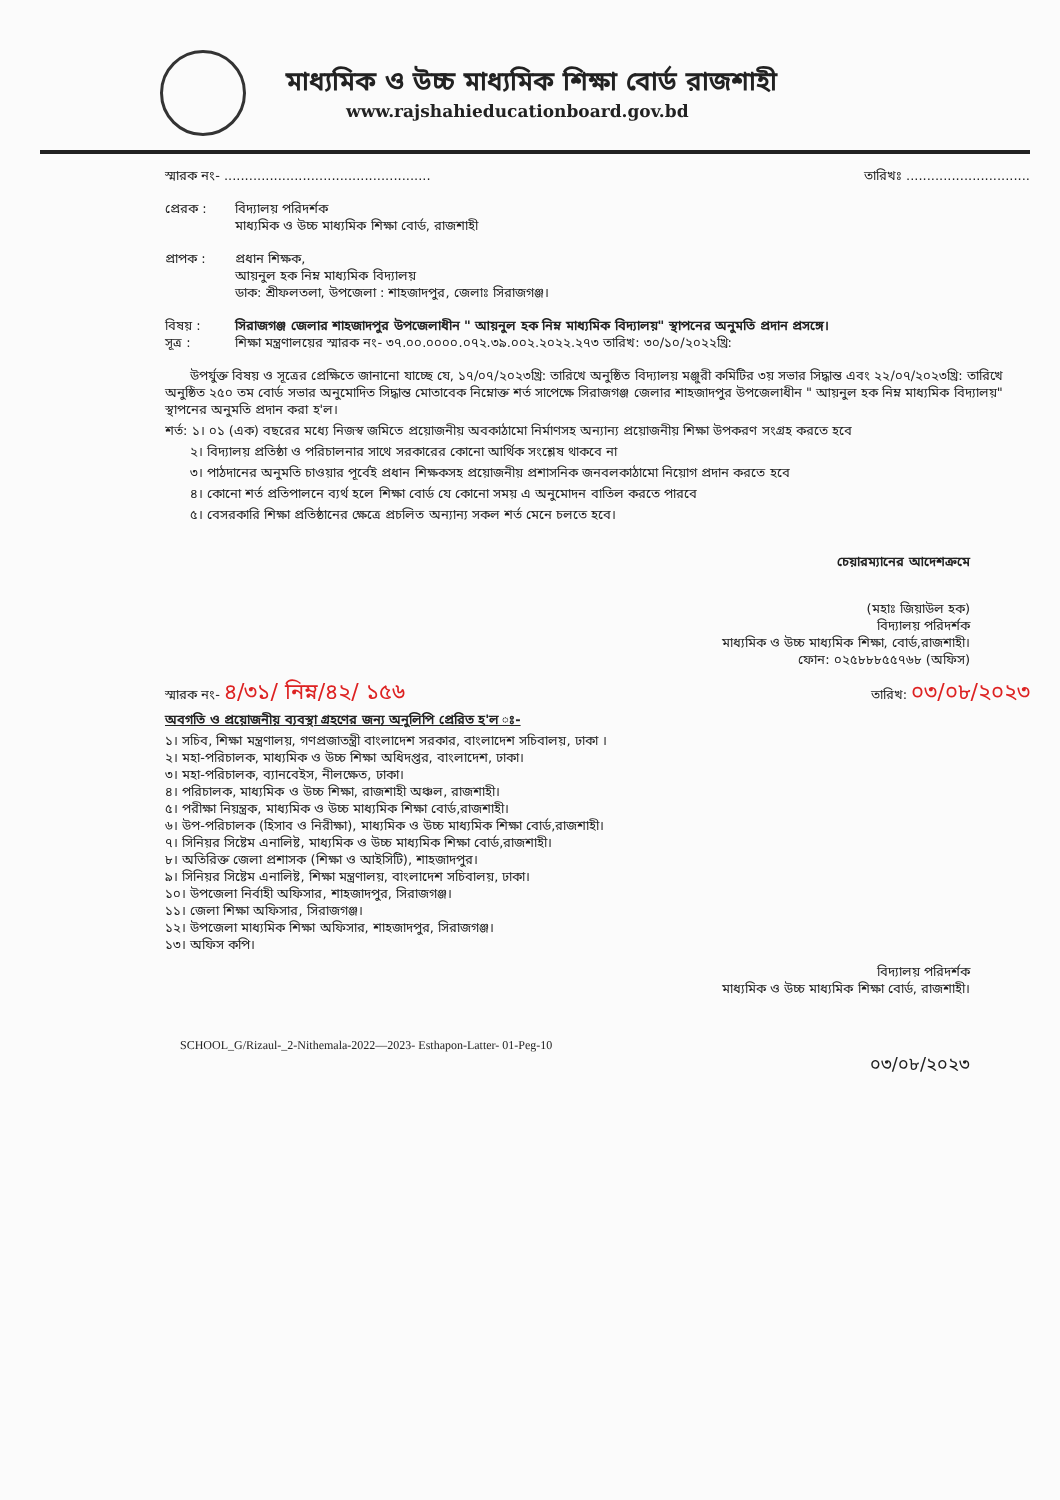মাধ্যমিক ও উচ্চ মাধ্যমিক শিক্ষা বোর্ড রাজশাহী
www.rajshahieducationboard.gov.bd
স্মারক নং- .................................................. তারিখঃ ..............................
প্রেরক : বিদ্যালয় পরিদর্শক
মাধ্যমিক ও উচ্চ মাধ্যমিক শিক্ষা বোর্ড, রাজশাহী
প্রাপক : প্রধান শিক্ষক,
আয়নুল হক নিম্ন মাধ্যমিক বিদ্যালয়
ডাক: শ্রীফলতলা, উপজেলা : শাহজাদপুর, জেলাঃ সিরাজগঞ্জ।
বিষয় : সিরাজগঞ্জ জেলার শাহজাদপুর উপজেলাধীন " আয়নুল হক নিম্ন মাধ্যমিক বিদ্যালয়" স্থাপনের অনুমতি প্রদান প্রসঙ্গে।
সূত্র : শিক্ষা মন্ত্রণালয়ের স্মারক নং- ৩৭.০০.০০০০.০৭২.৩৯.০০২.২০২২.২৭৩ তারিখ: ৩০/১০/২০২২খ্রি:
উপর্যুক্ত বিষয় ও সূত্রের প্রেক্ষিতে জানানো যাচ্ছে যে, ১৭/০৭/২০২৩খ্রি: তারিখে অনুষ্ঠিত বিদ্যালয় মঞ্জুরী কমিটির ৩য় সভার সিদ্ধান্ত এবং ২২/০৭/২০২৩খ্রি: তারিখে অনুষ্ঠিত ২৫০ তম বোর্ড সভার অনুমোদিত সিদ্ধান্ত মোতাবেক নিম্নোক্ত শর্ত সাপেক্ষে সিরাজগঞ্জ জেলার শাহজাদপুর উপজেলাধীন " আয়নুল হক নিম্ন মাধ্যমিক বিদ্যালয়" স্থাপনের অনুমতি প্রদান করা হ'ল।
শর্ত: ১। ০১ (এক) বছরের মধ্যে নিজস্ব জমিতে প্রয়োজনীয় অবকাঠামো নির্মাণসহ অন্যান্য প্রয়োজনীয় শিক্ষা উপকরণ সংগ্রহ করতে হবে
২। বিদ্যালয় প্রতিষ্ঠা ও পরিচালনার সাথে সরকারের কোনো আর্থিক সংশ্লেষ থাকবে না
৩। পাঠদানের অনুমতি চাওয়ার পূর্বেই প্রধান শিক্ষকসহ প্রয়োজনীয় প্রশাসনিক জনবলকাঠামো নিয়োগ প্রদান করতে হবে
৪। কোনো শর্ত প্রতিপালনে ব্যর্থ হলে শিক্ষা বোর্ড যে কোনো সময় এ অনুমোদন বাতিল করতে পারবে
৫। বেসরকারি শিক্ষা প্রতিষ্ঠানের ক্ষেত্রে প্রচলিত অন্যান্য সকল শর্ত মেনে চলতে হবে।
চেয়ারম্যানের আদেশক্রমে
(মহাঃ জিয়াউল হক)
বিদ্যালয় পরিদর্শক
মাধ্যমিক ও উচ্চ মাধ্যমিক শিক্ষা, বোর্ড,রাজশাহী।
ফোন: ০২৫৮৮৮৫৫৭৬৮ (অফিস)
স্মারক নং- ৪/৩১/ নিম্ন/৪২/ ১৫৬ তারিখ: ০৩/০৮/২০২৩
অবগতি ও প্রয়োজনীয় ব্যবস্থা গ্রহণের জন্য অনুলিপি প্রেরিত হ'ল ঃ-
১। সচিব, শিক্ষা মন্ত্রণালয়, গণপ্রজাতন্ত্রী বাংলাদেশ সরকার, বাংলাদেশ সচিবালয়, ঢাকা ।
২। মহা-পরিচালক, মাধ্যমিক ও উচ্চ শিক্ষা অধিদপ্তর, বাংলাদেশ, ঢাকা।
৩। মহা-পরিচালক, ব্যানবেইস, নীলক্ষেত, ঢাকা।
৪। পরিচালক, মাধ্যমিক ও উচ্চ শিক্ষা, রাজশাহী অঞ্চল, রাজশাহী।
৫। পরীক্ষা নিয়ন্ত্রক, মাধ্যমিক ও উচ্চ মাধ্যমিক শিক্ষা বোর্ড,রাজশাহী।
৬। উপ-পরিচালক (হিসাব ও নিরীক্ষা), মাধ্যমিক ও উচ্চ মাধ্যমিক শিক্ষা বোর্ড,রাজশাহী।
৭। সিনিয়র সিষ্টেম এনালিষ্ট, মাধ্যমিক ও উচ্চ মাধ্যমিক শিক্ষা বোর্ড,রাজশাহী।
৮। অতিরিক্ত জেলা প্রশাসক (শিক্ষা ও আইসিটি), শাহজাদপুর।
৯। সিনিয়র সিষ্টেম এনালিষ্ট, শিক্ষা মন্ত্রণালয়, বাংলাদেশ সচিবালয়, ঢাকা।
১০। উপজেলা নির্বাহী অফিসার, শাহজাদপুর, সিরাজগঞ্জ।
১১। জেলা শিক্ষা অফিসার, সিরাজগঞ্জ।
১২। উপজেলা মাধ্যমিক শিক্ষা অফিসার, শাহজাদপুর, সিরাজগঞ্জ।
১৩। অফিস কপি।
বিদ্যালয় পরিদর্শক
মাধ্যমিক ও উচ্চ মাধ্যমিক শিক্ষা বোর্ড, রাজশাহী।
SCHOOL_G/Rizaul-_2-Nithemala-2022—2023- Esthapon-Latter- 01-Peg-10
০৩/০৮/২০২৩